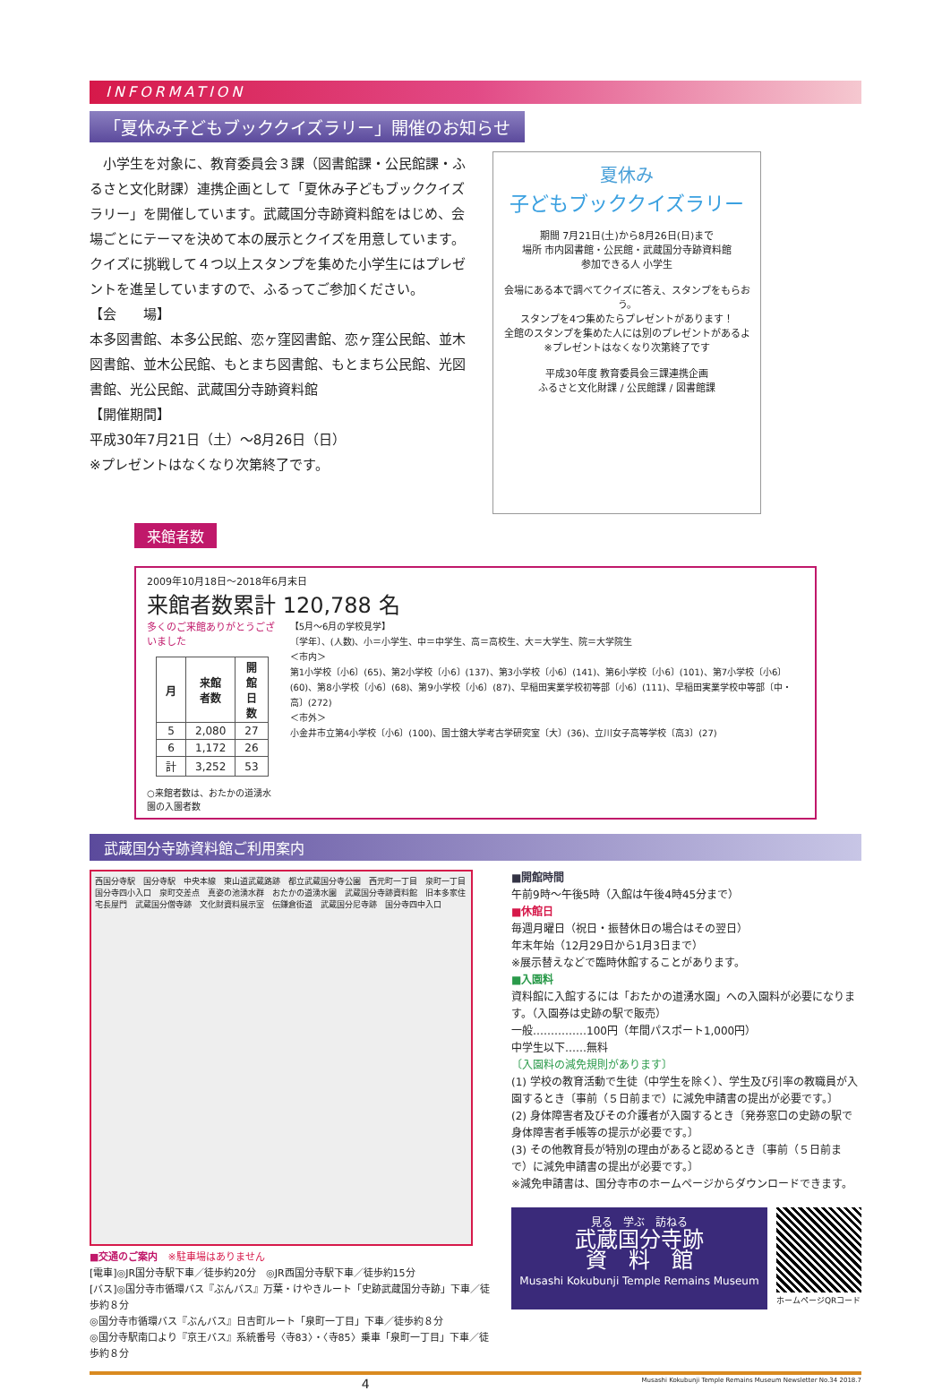INFORMATION
「夏休み子どもブッククイズラリー」開催のお知らせ
　小学生を対象に、教育委員会３課（図書館課・公民館課・ふるさと文化財課）連携企画として「夏休み子どもブッククイズラリー」を開催しています。武蔵国分寺跡資料館をはじめ、会場ごとにテーマを決めて本の展示とクイズを用意しています。クイズに挑戦して４つ以上スタンプを集めた小学生にはプレゼントを進呈していますので、ふるってご参加ください。
【会　　場】
本多図書館、本多公民館、恋ヶ窪図書館、恋ヶ窪公民館、並木図書館、並木公民館、もとまち図書館、もとまち公民館、光図書館、光公民館、武蔵国分寺跡資料館
【開催期間】
平成30年7月21日（土）～8月26日（日）
※プレゼントはなくなり次第終了です。
夏休み
子どもブッククイズラリー
期間 7月21日(土)から8月26日(日)まで
場所 市内図書館・公民館・武蔵国分寺跡資料館
参加できる人 小学生
会場にある本で調べてクイズに答え、スタンプをもらおう。
スタンプを4つ集めたらプレゼントがあります！
全館のスタンプを集めた人には別のプレゼントがあるよ
※プレゼントはなくなり次第終了です
平成30年度 教育委員会三課連携企画
ふるさと文化財課 / 公民館課 / 図書館課
来館者数
2009年10月18日～2018年6月末日
来館者数累計 120,788 名
多くのご来館ありがとうございました
| 月 | 来館者数 | 開館日数 |
| --- | --- | --- |
| 5 | 2,080 | 27 |
| 6 | 1,172 | 26 |
| 計 | 3,252 | 53 |
○来館者数は、おたかの道湧水園の入園者数
【5月～6月の学校見学】
〔学年〕、(人数)、小＝小学生、中＝中学生、高＝高校生、大＝大学生、院＝大学院生
＜市内＞
第1小学校〔小6〕(65)、第2小学校〔小6〕(137)、第3小学校〔小6〕(141)、第6小学校〔小6〕(101)、第7小学校〔小6〕(60)、第8小学校〔小6〕(68)、第9小学校〔小6〕(87)、早稲田実業学校初等部〔小6〕(111)、早稲田実業学校中等部〔中・高〕(272)
＜市外＞
小金井市立第4小学校〔小6〕(100)、国士舘大学考古学研究室〔大〕(36)、立川女子高等学校〔高3〕(27)
武蔵国分寺跡資料館ご利用案内
西国分寺駅　国分寺駅　中央本線　東山道武蔵路跡　都立武蔵国分寺公園　西元町一丁目　泉町一丁目　国分寺四小入口　泉町交差点　真姿の池湧水群　おたかの道湧水園　武蔵国分寺跡資料館　旧本多家住宅長屋門　武蔵国分僧寺跡　文化財資料展示室　伝鎌倉街道　武蔵国分尼寺跡　国分寺四中入口
■交通のご案内　※駐車場はありません
[電車]◎JR国分寺駅下車／徒歩約20分　◎JR西国分寺駅下車／徒歩約15分
[バス]◎国分寺市循環バス『ぶんバス』万葉・けやきルート「史跡武蔵国分寺跡」下車／徒歩約８分
◎国分寺市循環バス『ぶんバス』日吉町ルート「泉町一丁目」下車／徒歩約８分
◎国分寺駅南口より『京王バス』系統番号〈寺83〉・〈寺85〉乗車「泉町一丁目」下車／徒歩約８分
■開館時間
午前9時～午後5時（入館は午後4時45分まで）
■休館日
毎週月曜日（祝日・振替休日の場合はその翌日）
年末年始（12月29日から1月3日まで）
※展示替えなどで臨時休館することがあります。
■入園料
資料館に入館するには「おたかの道湧水園」への入園料が必要になります。（入園券は史跡の駅で販売）
一般……………100円（年間パスポート1,000円）
中学生以下……無料
〔入園料の減免規則があります〕
(1) 学校の教育活動で生徒（中学生を除く）、学生及び引率の教職員が入園するとき〔事前（５日前まで）に減免申請書の提出が必要です。〕
(2) 身体障害者及びその介護者が入園するとき〔発券窓口の史跡の駅で身体障害者手帳等の提示が必要です。〕
(3) その他教育長が特別の理由があると認めるとき〔事前（５日前まで）に減免申請書の提出が必要です。〕
※減免申請書は、国分寺市のホームページからダウンロードできます。
見る　学ぶ　訪ねる
武蔵国分寺跡
資　料　館
Musashi Kokubunji Temple Remains Museum
ホームページQRコード
4 Musashi Kokubunji Temple Remains Museum Newsletter No.34 2018.7